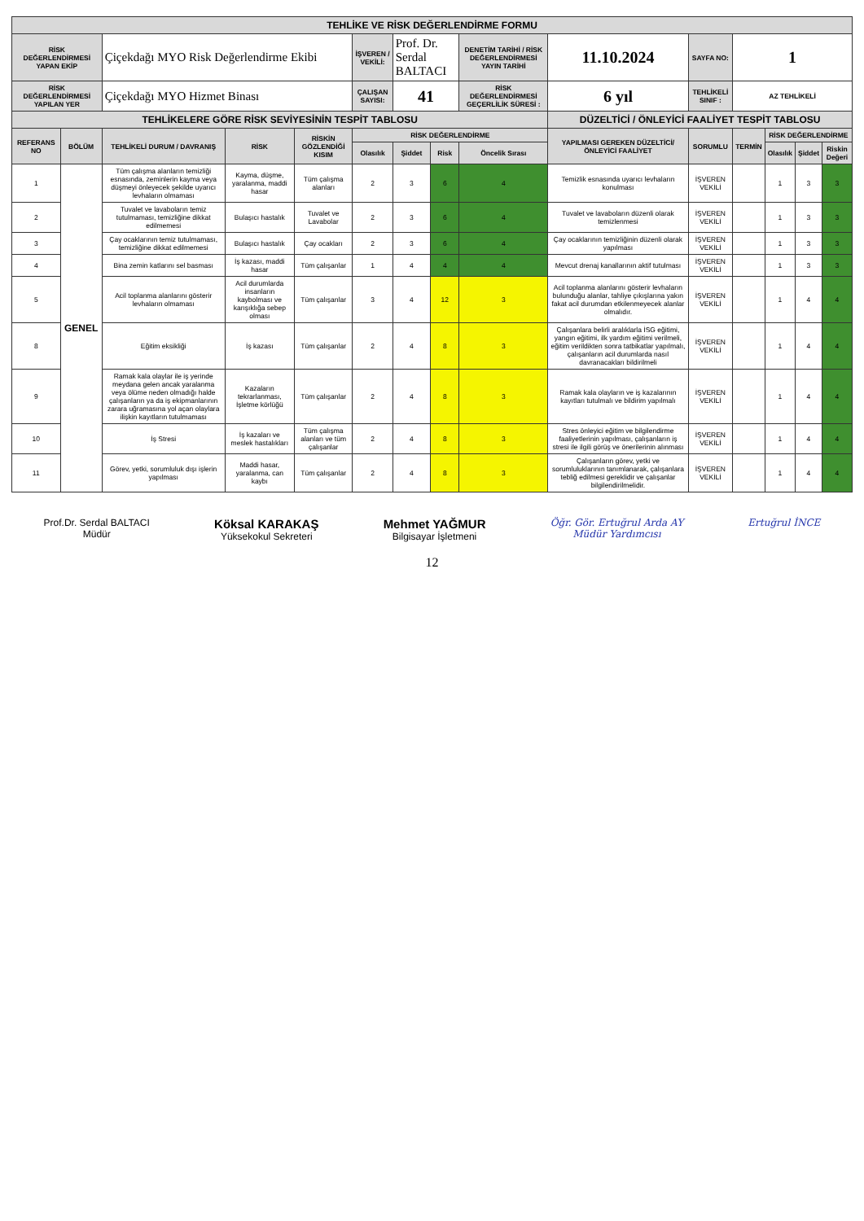| TEHLİKE VE RİSK DEĞERLENDİRME FORMU | | | | | | | | | | | | | | |
| RİSK DEĞERLENDİRMESİ YAPAN EKİP | | Çiçekdağı MYO Risk Değerlendirme Ekibi | | | İŞVEREN / VEKİLİ: | Prof. Dr. Serdal BALTACI | | DENETİM TARİHİ / RİSK DEĞERLENDİRMESİ YAYIN TARİHİ | 11.10.2024 | SAYFA NO: | 1 | | | |
| RİSK DEĞERLENDİRMESİ YAPILAN YER | | Çiçekdağı MYO Hizmet Binası | | | ÇALIŞAN SAYISI: | 41 | | RİSK DEĞERLENDİRMESİ GEÇERLİLİK SÜRESİ : | 6 yıl | TEHLİKELİ SINIF : | AZ TEHLİKELİ | | | |
| TEHLİKELERE GÖRE RİSK SEVİYESİNİN TESPİT TABLOSU | | | | | | | | | DÜZELTİCİ / ÖNLEYİCİ FAALİYET TESPİT TABLOSU | | | | | |
| REFERANS NO | BÖLÜM | TEHLİKELİ DURUM / DAVRANIŞ | RİSK | RİSKİN GÖZLENDİĞİ KISIM | RİSK DEĞERLENDİRME | | | | YAPILMASI GEREKEN DÜZELTİCİ/ÖNLEYİCİ FAALİYET | SORUMLU | TERMİN | RİSK DEĞERLENDİRME | | |
| | | | | | Olasılık | Şiddet | Risk | Öncelik Sırası | | | | Olasılık | Şiddet | Riskin Değeri |
| 1 | GENEL | Tüm çalışma alanların temizliği esnasında, zeminlerin kayma veya düşmeyi önleyecek şekilde uyarıcı levhaların olmaması | Kayma, düşme, yaralanma, maddi hasar | Tüm çalışma alanları | 2 | 3 | 6 | 4 | Temizlik esnasında uyarıcı levhaların konulması | İŞVEREN VEKİLİ | | 1 | 3 | 3 |
| 2 | | Tuvalet ve lavaboların temiz tutulmaması, temizliğine dikkat edilmemesi | Bulaşıcı hastalık | Tuvalet ve Lavabolar | 2 | 3 | 6 | 4 | Tuvalet ve lavaboların düzenli olarak temizlenmesi | İŞVEREN VEKİLİ | | 1 | 3 | 3 |
| 3 | | Çay ocaklarının temiz tutulmaması, temizliğine dikkat edilmemesi | Bulaşıcı hastalık | Çay ocakları | 2 | 3 | 6 | 4 | Çay ocaklarının temizliğinin düzenli olarak yapılması | İŞVEREN VEKİLİ | | 1 | 3 | 3 |
| 4 | | Bina zemin katlarını sel basması | İş kazası, maddi hasar | Tüm çalışanlar | 1 | 4 | 4 | 4 | Mevcut drenaj kanallarının aktif tutulması | İŞVEREN VEKİLİ | | 1 | 3 | 3 |
| 5 | | Acil toplanma alanlarını gösterir levhaların olmaması | Acil durumlarda insanların kaybolması ve karışıklığa sebep olması | Tüm çalışanlar | 3 | 4 | 12 | 3 | Acil toplanma alanlarını gösterir levhaların bulunduğu alanlar, tahliye çıkışlarına yakın fakat acil durumdan etkilenmeyecek alanlar olmalıdır. | İŞVEREN VEKİLİ | | 1 | 4 | 4 |
| 8 | | Eğitim eksikliği | İş kazası | Tüm çalışanlar | 2 | 4 | 8 | 3 | Çalışanlara belirli aralıklarla İSG eğitimi, yangın eğitimi, ilk yardım eğitimi verilmeli, eğitim verildikten sonra tatbikatlar yapılmalı, çalışanların acil durumlarda nasıl davranacakları bildirilmeli | İŞVEREN VEKİLİ | | 1 | 4 | 4 |
| 9 | | Ramak kala olaylar ile iş yerinde meydana gelen ancak yaralanma veya ölüme neden olmadığı halde çalışanların ya da iş ekipmanlarının zarara uğramasına yol açan olaylara ilişkin kayıtların tutulmaması | Kazaların tekrarlanması, İşletme körlüğü | Tüm çalışanlar | 2 | 4 | 8 | 3 | Ramak kala olayların ve iş kazalarının kayıtları tutulmalı ve bildirim yapılmalı | İŞVEREN VEKİLİ | | 1 | 4 | 4 |
| 10 | | İş Stresi | İş kazaları ve meslek hastalıkları | Tüm çalışma alanları ve tüm çalışanlar | 2 | 4 | 8 | 3 | Stres önleyici eğitim ve bilgilendirme faaliyetlerinin yapılması, çalışanların iş stresi ile ilgili görüş ve önerilerinin alınması | İŞVEREN VEKİLİ | | 1 | 4 | 4 |
| 11 | | Görev, yetki, sorumluluk dışı işlerin yapılması | Maddi hasar, yaralanma, can kaybı | Tüm çalışanlar | 2 | 4 | 8 | 3 | Çalışanların görev, yetki ve sorumluluklarının tanımlanarak, çalışanlara tebliğ edilmesi gereklidir ve çalışanlar bilgilendirilmelidir. | İŞVEREN VEKİLİ | | 1 | 4 | 4 |
Prof.Dr. Serdal BALTACI
Müdür
Köksal KARAKAŞ
Yüksekokul Sekreteri
Mehmet YAĞMUR
Bilgisayar İşletmeni
Öğr. Gör. Ertuğrul Arda AY
Müdür Yardımcısı
Ertuğrul İNCE
12